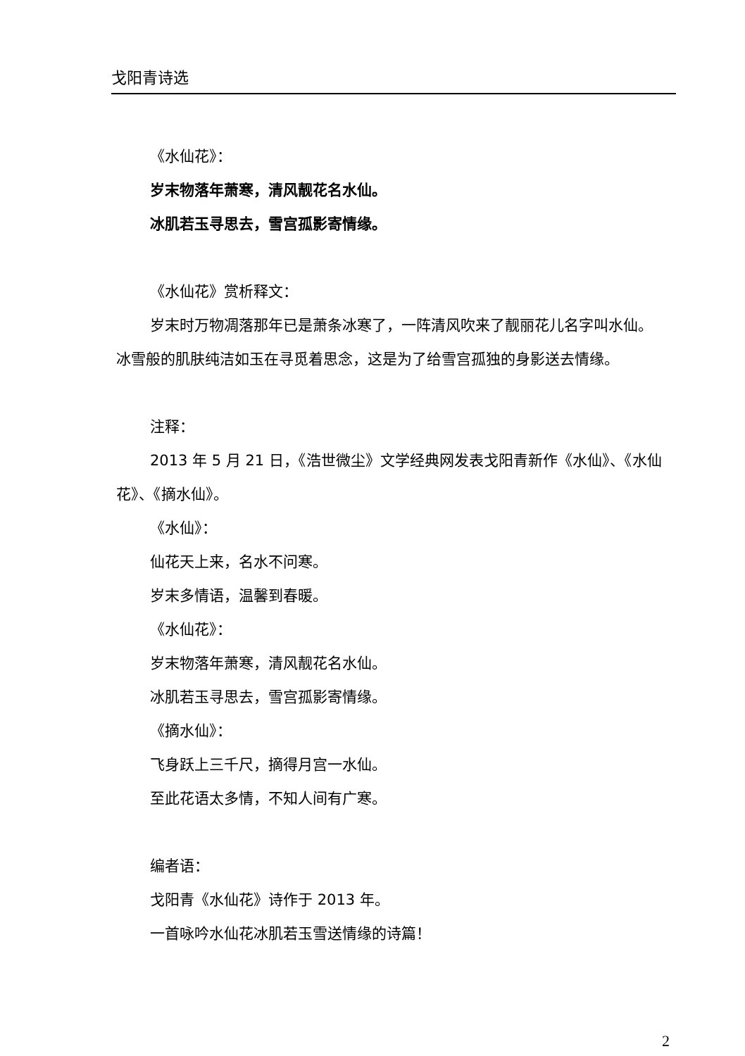戈阳青诗选
《水仙花》：
岁末物落年萧寒，清风靓花名水仙。
冰肌若玉寻思去，雪宫孤影寄情缘。
《水仙花》赏析释文：
岁末时万物凋落那年已是萧条冰寒了，一阵清风吹来了靓丽花儿名字叫水仙。冰雪般的肌肤纯洁如玉在寻觅着思念，这是为了给雪宫孤独的身影送去情缘。
注释：
2013 年 5 月 21 日，《浩世微尘》文学经典网发表戈阳青新作《水仙》、《水仙花》、《摘水仙》。
《水仙》：
仙花天上来，名水不问寒。
岁末多情语，温馨到春暖。
《水仙花》：
岁末物落年萧寒，清风靓花名水仙。
冰肌若玉寻思去，雪宫孤影寄情缘。
《摘水仙》：
飞身跃上三千尺，摘得月宫一水仙。
至此花语太多情，不知人间有广寒。
编者语：
戈阳青《水仙花》诗作于 2013 年。
一首咏吟水仙花冰肌若玉雪送情缘的诗篇！
2